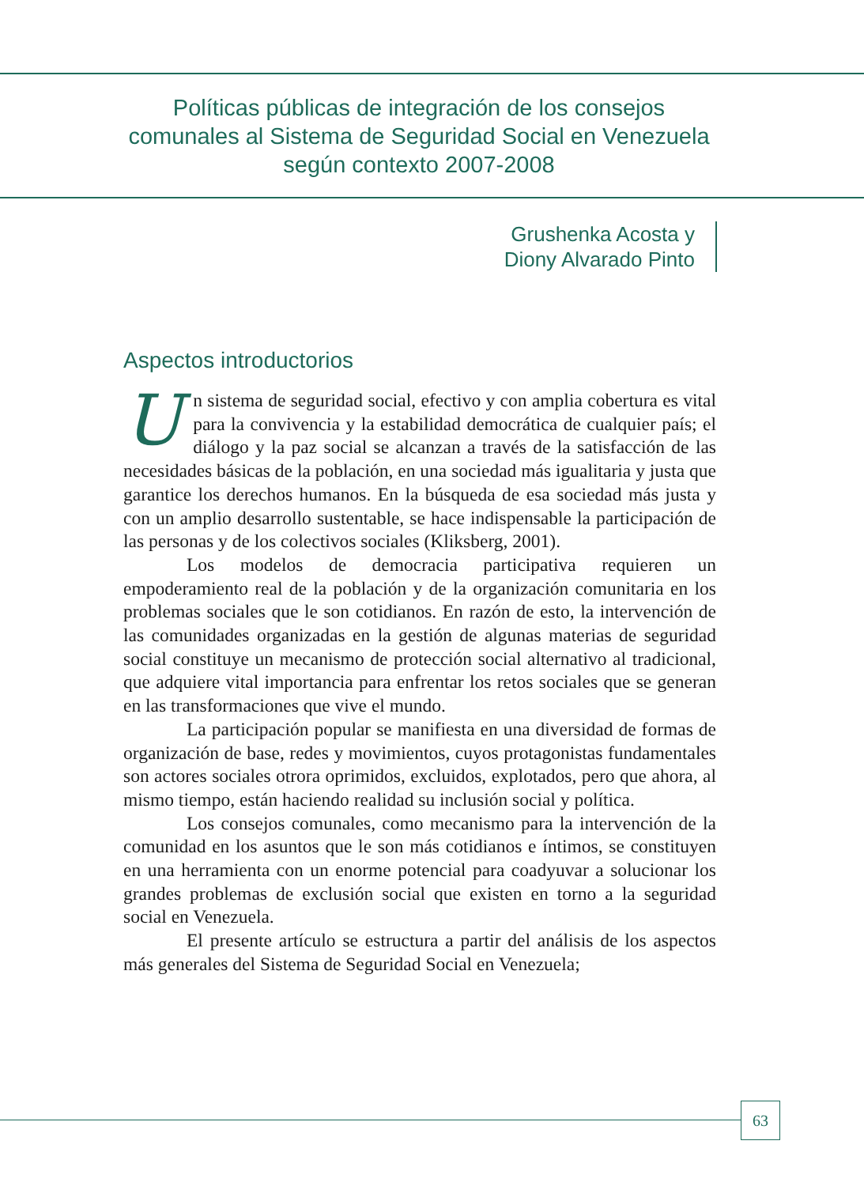Políticas públicas de integración de los consejos comunales al Sistema de Seguridad Social en Venezuela según contexto 2007-2008
Grushenka Acosta y
Diony Alvarado Pinto
Aspectos introductorios
Un sistema de seguridad social, efectivo y con amplia cobertura es vital para la convivencia y la estabilidad democrática de cualquier país; el diálogo y la paz social se alcanzan a través de la satisfacción de las necesidades básicas de la población, en una sociedad más igualitaria y justa que garantice los derechos humanos. En la búsqueda de esa sociedad más justa y con un amplio desarrollo sustentable, se hace indispensable la participación de las personas y de los colectivos sociales (Kliksberg, 2001).
Los modelos de democracia participativa requieren un empoderamiento real de la población y de la organización comunitaria en los problemas sociales que le son cotidianos. En razón de esto, la intervención de las comunidades organizadas en la gestión de algunas materias de seguridad social constituye un mecanismo de protección social alternativo al tradicional, que adquiere vital importancia para enfrentar los retos sociales que se generan en las transformaciones que vive el mundo.
La participación popular se manifiesta en una diversidad de formas de organización de base, redes y movimientos, cuyos protagonistas fundamentales son actores sociales otrora oprimidos, excluidos, explotados, pero que ahora, al mismo tiempo, están haciendo realidad su inclusión social y política.
Los consejos comunales, como mecanismo para la intervención de la comunidad en los asuntos que le son más cotidianos e íntimos, se constituyen en una herramienta con un enorme potencial para coadyuvar a solucionar los grandes problemas de exclusión social que existen en torno a la seguridad social en Venezuela.
El presente artículo se estructura a partir del análisis de los aspectos más generales del Sistema de Seguridad Social en Venezuela;
63